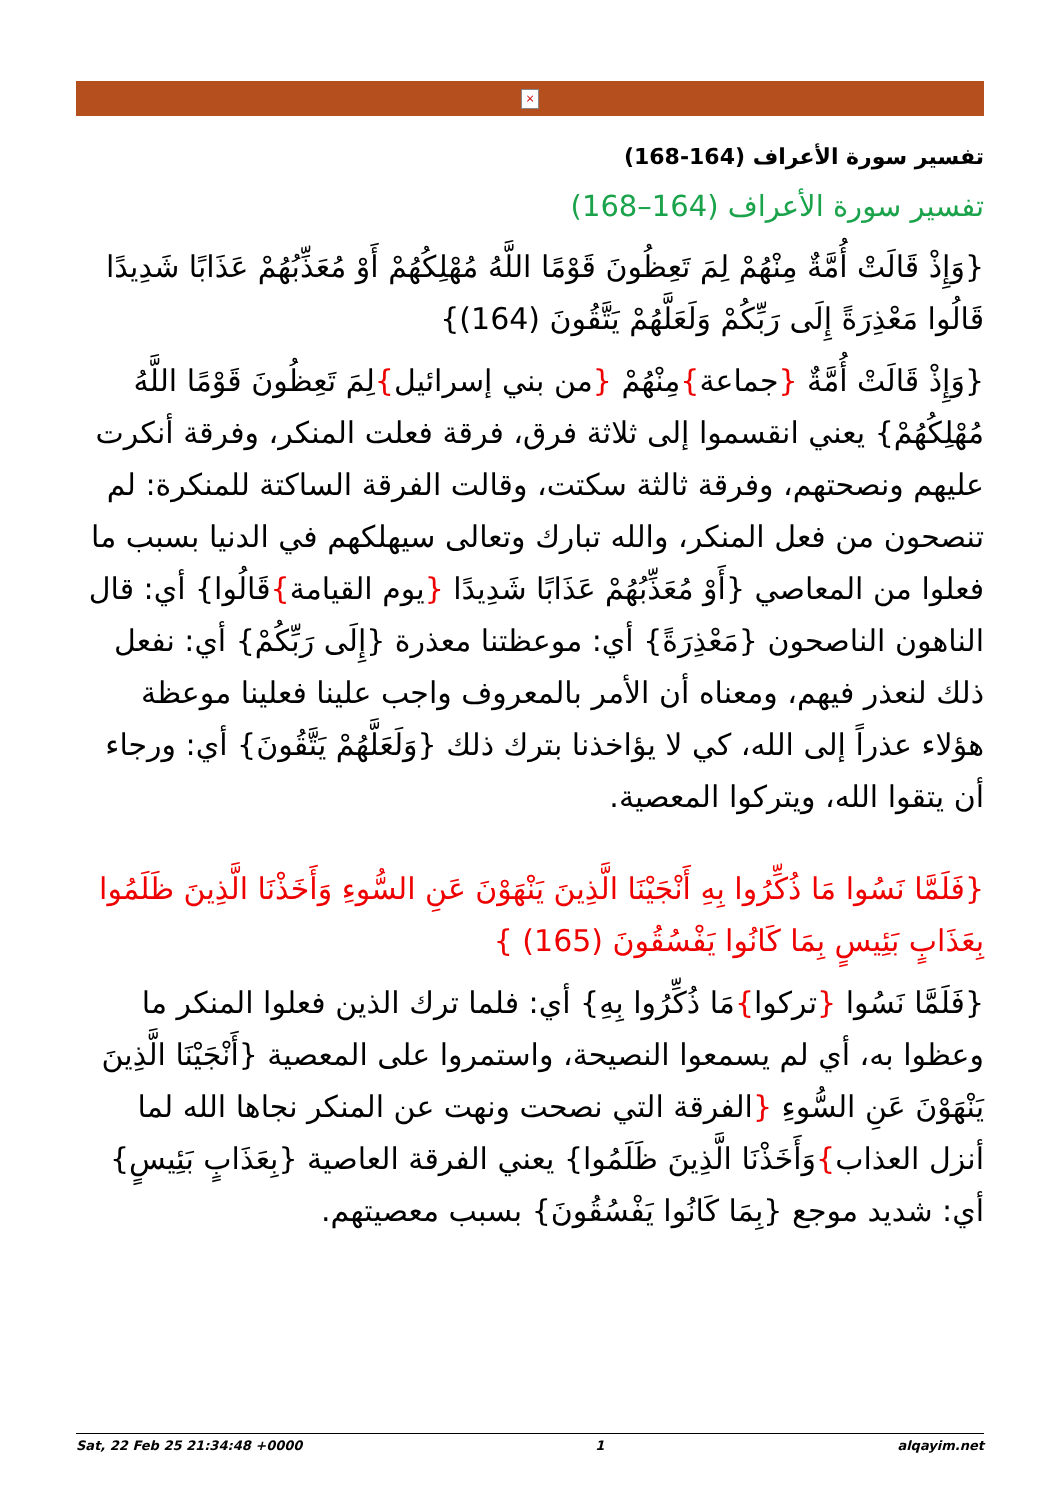×
تفسير سورة الأعراف (164-168)
تفسير سورة الأعراف (164–168)
{وَإِذْ قَالَتْ أُمَّةٌ مِنْهُمْ لِمَ تَعِظُونَ قَوْمًا اللَّهُ مُهْلِكُهُمْ أَوْ مُعَذِّبُهُمْ عَذَابًا شَدِيدًا قَالُوا مَعْذِرَةً إِلَى رَبِّكُمْ وَلَعَلَّهُمْ يَتَّقُونَ (164)}
{وَإِذْ قَالَتْ أُمَّةٌ {جماعة}مِنْهُمْ {من بني إسرائيل}لِمَ تَعِظُونَ قَوْمًا اللَّهُ مُهْلِكُهُمْ} يعني انقسموا إلى ثلاثة فرق، فرقة فعلت المنكر، وفرقة أنكرت عليهم ونصحتهم، وفرقة ثالثة سكتت، وقالت الفرقة الساكتة للمنكرة: لم تنصحون من فعل المنكر، والله تبارك وتعالى سيهلكهم في الدنيا بسبب ما فعلوا من المعاصي {أَوْ مُعَذِّبُهُمْ عَذَابًا شَدِيدًا {يوم القيامة}قَالُوا} أي: قال الناهون الناصحون {مَعْذِرَةً} أي: موعظتنا معذرة {إِلَى رَبِّكُمْ} أي: نفعل ذلك لنعذر فيهم، ومعناه أن الأمر بالمعروف واجب علينا فعلينا موعظة هؤلاء عذراً إلى الله، كي لا يؤاخذنا بترك ذلك {وَلَعَلَّهُمْ يَتَّقُونَ} أي: ورجاء أن يتقوا الله، ويتركوا المعصية.
{فَلَمَّا نَسُوا مَا ذُكِّرُوا بِهِ أَنْجَيْنَا الَّذِينَ يَنْهَوْنَ عَنِ السُّوءِ وَأَخَذْنَا الَّذِينَ ظَلَمُوا بِعَذَابٍ بَئِيسٍ بِمَا كَانُوا يَفْسُقُونَ (165) }
{فَلَمَّا نَسُوا {تركوا}مَا ذُكِّرُوا بِهِ} أي: فلما ترك الذين فعلوا المنكر ما وعظوا به، أي لم يسمعوا النصيحة، واستمروا على المعصية {أَنْجَيْنَا الَّذِينَ يَنْهَوْنَ عَنِ السُّوءِ {الفرقة التي نصحت ونهت عن المنكر نجاها الله لما أنزل العذاب}وَأَخَذْنَا الَّذِينَ ظَلَمُوا} يعني الفرقة العاصية {بِعَذَابٍ بَئِيسٍ} أي: شديد موجع {بِمَا كَانُوا يَفْسُقُونَ} بسبب معصيتهم.
Sat, 22 Feb 25 21:34:48 +0000 1 alqayim.net